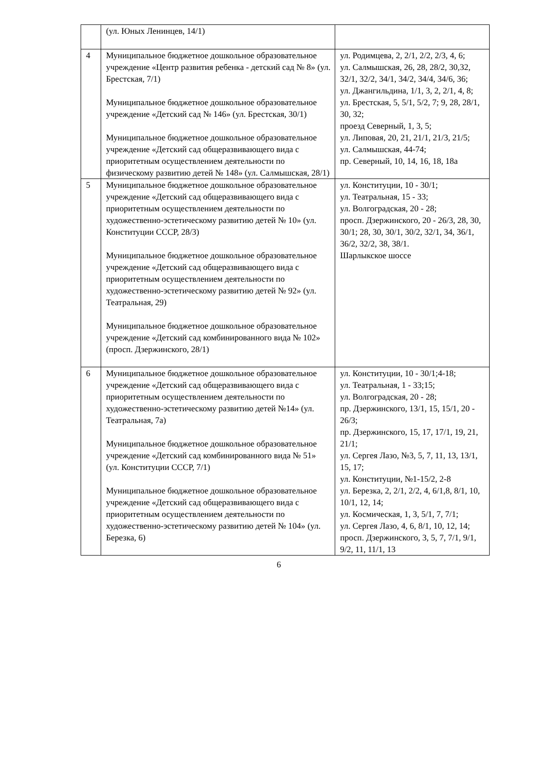| | (ул. Юных Ленинцев, 14/1) | |
| 4 | Муниципальное бюджетное дошкольное образовательное учреждение «Центр развития ребенка - детский сад № 8» (ул. Брестская, 7/1) Муниципальное бюджетное дошкольное образовательное учреждение «Детский сад № 146» (ул. Брестская, 30/1) Муниципальное бюджетное дошкольное образовательное учреждение «Детский сад общеразвивающего вида с приоритетным осуществлением деятельности по физическому развитию детей № 148» (ул. Салмышская, 28/1) | ул. Родимцева, 2, 2/1, 2/2, 2/3, 4, 6; ул. Салмышская, 26, 28, 28/2, 30,32, 32/1, 32/2, 34/1, 34/2, 34/4, 34/6, 36; ул. Джангильдина, 1/1, 3, 2, 2/1, 4, 8; ул. Брестская, 5, 5/1, 5/2, 7; 9, 28, 28/1, 30, 32; проезд Северный, 1, 3, 5; ул. Липовая, 20, 21, 21/1, 21/3, 21/5; ул. Салмышская, 44-74; пр. Северный, 10, 14, 16, 18, 18а |
| 5 | Муниципальное бюджетное дошкольное образовательное учреждение «Детский сад общеразвивающего вида с приоритетным осуществлением деятельности по художественно-эстетическому развитию детей № 10» (ул. Конституции СССР, 28/3) Муниципальное бюджетное дошкольное образовательное учреждение «Детский сад общеразвивающего вида с приоритетным осуществлением деятельности по художественно-эстетическому развитию детей № 92» (ул. Театральная, 29) Муниципальное бюджетное дошкольное образовательное учреждение «Детский сад комбинированного вида № 102» (просп. Дзержинского, 28/1) | ул. Конституции, 10 - 30/1; ул. Театральная, 15 - 33; ул. Волгоградская, 20 - 28; просп. Дзержинского, 20 - 26/3, 28, 30, 30/1; 28, 30, 30/1, 30/2, 32/1, 34, 36/1, 36/2, 32/2, 38, 38/1. Шарлыкское шоссе |
| 6 | Муниципальное бюджетное дошкольное образовательное учреждение «Детский сад общеразвивающего вида с приоритетным осуществлением деятельности по художественно-эстетическому развитию детей №14» (ул. Театральная, 7а) Муниципальное бюджетное дошкольное образовательное учреждение «Детский сад комбинированного вида № 51» (ул. Конституции СССР, 7/1) Муниципальное бюджетное дошкольное образовательное учреждение «Детский сад общеразвивающего вида с приоритетным осуществлением деятельности по художественно-эстетическому развитию детей № 104» (ул. Березка, 6) | ул. Конституции, 10 - 30/1;4-18; ул. Театральная, 1 - 33;15; ул. Волгоградская, 20 - 28; пр. Дзержинского, 13/1, 15, 15/1, 20 - 26/3; пр. Дзержинского, 15, 17, 17/1, 19, 21, 21/1; ул. Сергея Лазо, №3, 5, 7, 11, 13, 13/1, 15, 17; ул. Конституции, №1-15/2, 2-8 ул. Березка, 2, 2/1, 2/2, 4, 6/1,8, 8/1, 10, 10/1, 12, 14; ул. Космическая, 1, 3, 5/1, 7, 7/1; ул. Сергея Лазо, 4, 6, 8/1, 10, 12, 14; просп. Дзержинского, 3, 5, 7, 7/1, 9/1, 9/2, 11, 11/1, 13 |
6